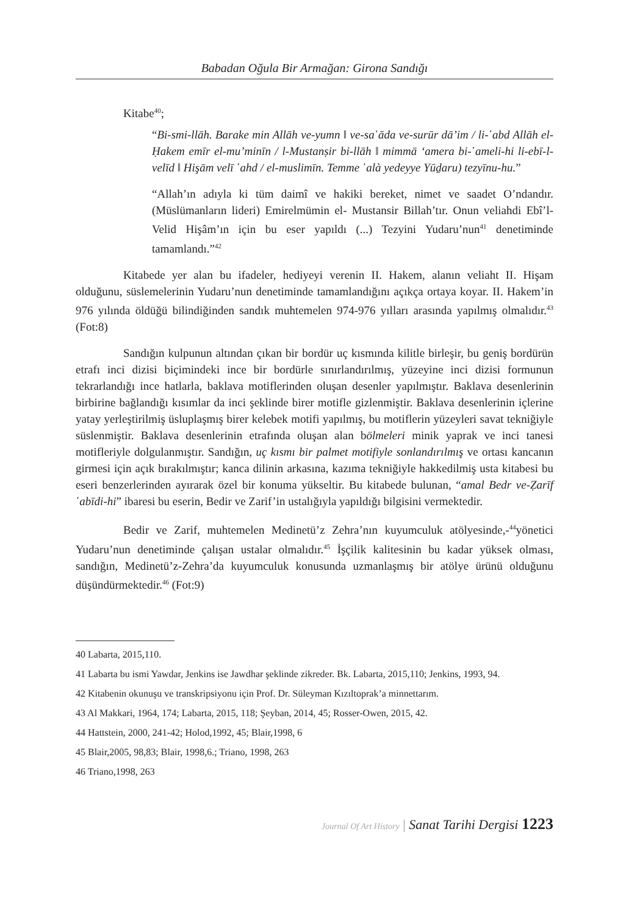Babadan Oğula Bir Armağan: Girona Sandığı
Kitabe<sup>40</sup>;
“Bi-smi-llāh. Barake min Allāh ve-yumn ‖ ve-sa῾āda ve-surūr dā’im / li-῾abd Allāh el-Ḥakem emīr el-mu’minīn / l-Mustanṣir bi-llāh ‖ mimmā ‘amera bi-῾ameli-hi li-ebī-l-velīd ‖ Hişām velī ῾ahd / el-muslimīn. Temme ῾alà yedeyye Yūḏaru) tezyīnu-hu.”
“Allah’ın adıyla ki tüm daimî ve hakiki bereket, nimet ve saadet O’ndandır. (Müslümanların lideri) Emirelmümin el- Mustansir Billah’tır. Onun veliahdi Ebî’l-Velid Hişâm’ın için bu eser yapıldı (...) Tezyini Yudaru’nun<sup>41</sup> denetiminde tamamlandı.”<sup>42</sup>
Kitabede yer alan bu ifadeler, hediyeyi verenin II. Hakem, alanın veliaht II. Hişam olduğunu, süslemelerinin Yudaru’nun denetiminde tamamlandığını açıkça ortaya koyar. II. Hakem’in 976 yılında öldüğü bilindiğinden sandık muhtemelen 974-976 yılları arasında yapılmış olmalıdır.<sup>43</sup> (Fot:8)
Sandığın kulpunun altından çıkan bir bordür uç kısmında kilitle birleşir, bu geniş bordürün etrafı inci dizisi biçimindeki ince bir bordürle sınırlandırılmış, yüzeyine inci dizisi formunun tekrarlandığı ince hatlarla, baklava motiflerinden oluşan desenler yapılmıştır. Baklava desenlerinin birbirine bağlandığı kısımlar da inci şeklinde birer motifle gizlenmiştir. Baklava desenlerinin içlerine yatay yerleştirilmiş üsluplaşmış birer kelebek motifi yapılmış, bu motiflerin yüzeyleri savat tekniğiyle süslenmiştir. Baklava desenlerinin etrafında oluşan alan bölmeleri minik yaprak ve inci tanesi motifleriyle dolgulanmıştır. Sandığın, uç kısmı bir palmet motifiyle sonlandırılmış ve ortası kancanın girmesi için açık bırakılmıştır; kanca dilinin arkasına, kazıma tekniğiyle hakkedilmiş usta kitabesi bu eseri benzerlerinden ayırarak özel bir konuma yükseltir. Bu kitabede bulunan, “amal Bedr ve-Ẓarīf ῾abīdi-hi” ibaresi bu eserin, Bedir ve Zarif’in ustalığıyla yapıldığı bilgisini vermektedir.
Bedir ve Zarif, muhtemelen Medinetü’z Zehra’nın kuyumculuk atölyesinde,-<sup>44</sup>yönetici Yudaru’nun denetiminde çalışan ustalar olmalıdır.<sup>45</sup> İşçilik kalitesinin bu kadar yüksek olması, sandığın, Medinetü’z-Zehra’da kuyumculuk konusunda uzmanlaşmış bir atölye ürünü olduğunu düşündürmektedir.<sup>46</sup> (Fot:9)
40 Labarta, 2015,110.
41 Labarta bu ismi Yawdar, Jenkins ise Jawdhar şeklinde zikreder. Bk. Labarta, 2015,110; Jenkins, 1993, 94.
42 Kitabenin okunuşu ve transkripsiyonu için Prof. Dr. Süleyman Kızıltoprak’a minnettarım.
43 Al Makkari, 1964, 174; Labarta, 2015, 118; Şeyban, 2014, 45; Rosser-Owen, 2015, 42.
44 Hattstein, 2000, 241-42; Holod,1992, 45; Blair,1998, 6
45 Blair,2005, 98,83; Blair, 1998,6.; Triano, 1998, 263
46 Triano,1998, 263
Journal Of Art History | Sanat Tarihi Dergisi 1223